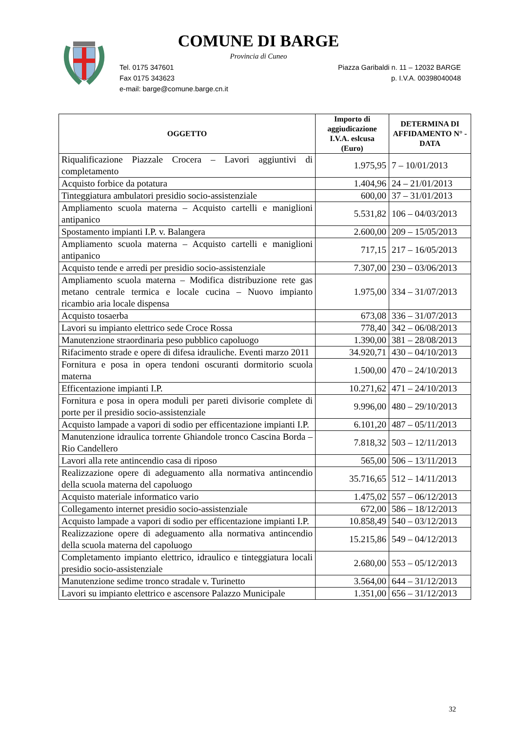COMUNE DI BARGE
Provincia di Cuneo
Piazza Garibaldi n. 11 – 12032 BARGE Tel. 0175 347601
p. I.V.A. 00398040048 Fax 0175 343623
e-mail: barge@comune.barge.cn.it
| OGGETTO | Importo di aggiudicazione I.V.A. eslcusa (Euro) | DETERMINA DI AFFIDAMENTO N° - DATA |
| --- | --- | --- |
| Riqualificazione Piazzale Crocera – Lavori aggiuntivi di completamento | 1.975,95 | 7 – 10/01/2013 |
| Acquisto forbice da potatura | 1.404,96 | 24 – 21/01/2013 |
| Tinteggiatura ambulatori presidio socio-assistenziale | 600,00 | 37 – 31/01/2013 |
| Ampliamento scuola materna – Acquisto cartelli e maniglioni antipanico | 5.531,82 | 106 – 04/03/2013 |
| Spostamento impianti I.P. v. Balangera | 2.600,00 | 209 – 15/05/2013 |
| Ampliamento scuola materna – Acquisto cartelli e maniglioni antipanico | 717,15 | 217 – 16/05/2013 |
| Acquisto tende e arredi per presidio socio-assistenziale | 7.307,00 | 230 – 03/06/2013 |
| Ampliamento scuola materna – Modifica distribuzione rete gas metano centrale termica e locale cucina – Nuovo impianto ricambio aria locale dispensa | 1.975,00 | 334 – 31/07/2013 |
| Acquisto tosaerba | 673,08 | 336 – 31/07/2013 |
| Lavori su impianto elettrico sede Croce Rossa | 778,40 | 342 – 06/08/2013 |
| Manutenzione straordinaria peso pubblico capoluogo | 1.390,00 | 381 – 28/08/2013 |
| Rifacimento strade e opere di difesa idrauliche. Eventi marzo 2011 | 34.920,71 | 430 – 04/10/2013 |
| Fornitura e posa in opera tendoni oscuranti dormitorio scuola materna | 1.500,00 | 470 – 24/10/2013 |
| Efficentazione impianti I.P. | 10.271,62 | 471 – 24/10/2013 |
| Fornitura e posa in opera moduli per pareti divisorie complete di porte per il presidio socio-assistenziale | 9.996,00 | 480 – 29/10/2013 |
| Acquisto lampade a vapori di sodio per efficentazione impianti I.P. | 6.101,20 | 487 – 05/11/2013 |
| Manutenzione idraulica torrente Ghiandole tronco Cascina Borda – Rio Candellero | 7.818,32 | 503 – 12/11/2013 |
| Lavori alla rete antincendio casa di riposo | 565,00 | 506 – 13/11/2013 |
| Realizzazione opere di adeguamento alla normativa antincendio della scuola materna del capoluogo | 35.716,65 | 512 – 14/11/2013 |
| Acquisto materiale informatico vario | 1.475,02 | 557 – 06/12/2013 |
| Collegamento internet presidio socio-assistenziale | 672,00 | 586 – 18/12/2013 |
| Acquisto lampade a vapori di sodio per efficentazione impianti I.P. | 10.858,49 | 540 – 03/12/2013 |
| Realizzazione opere di adeguamento alla normativa antincendio della scuola materna del capoluogo | 15.215,86 | 549 – 04/12/2013 |
| Completamento impianto elettrico, idraulico e tinteggiatura locali presidio socio-assistenziale | 2.680,00 | 553 – 05/12/2013 |
| Manutenzione sedime tronco stradale v. Turinetto | 3.564,00 | 644 – 31/12/2013 |
| Lavori su impianto elettrico e ascensore Palazzo Municipale | 1.351,00 | 656 – 31/12/2013 |
32